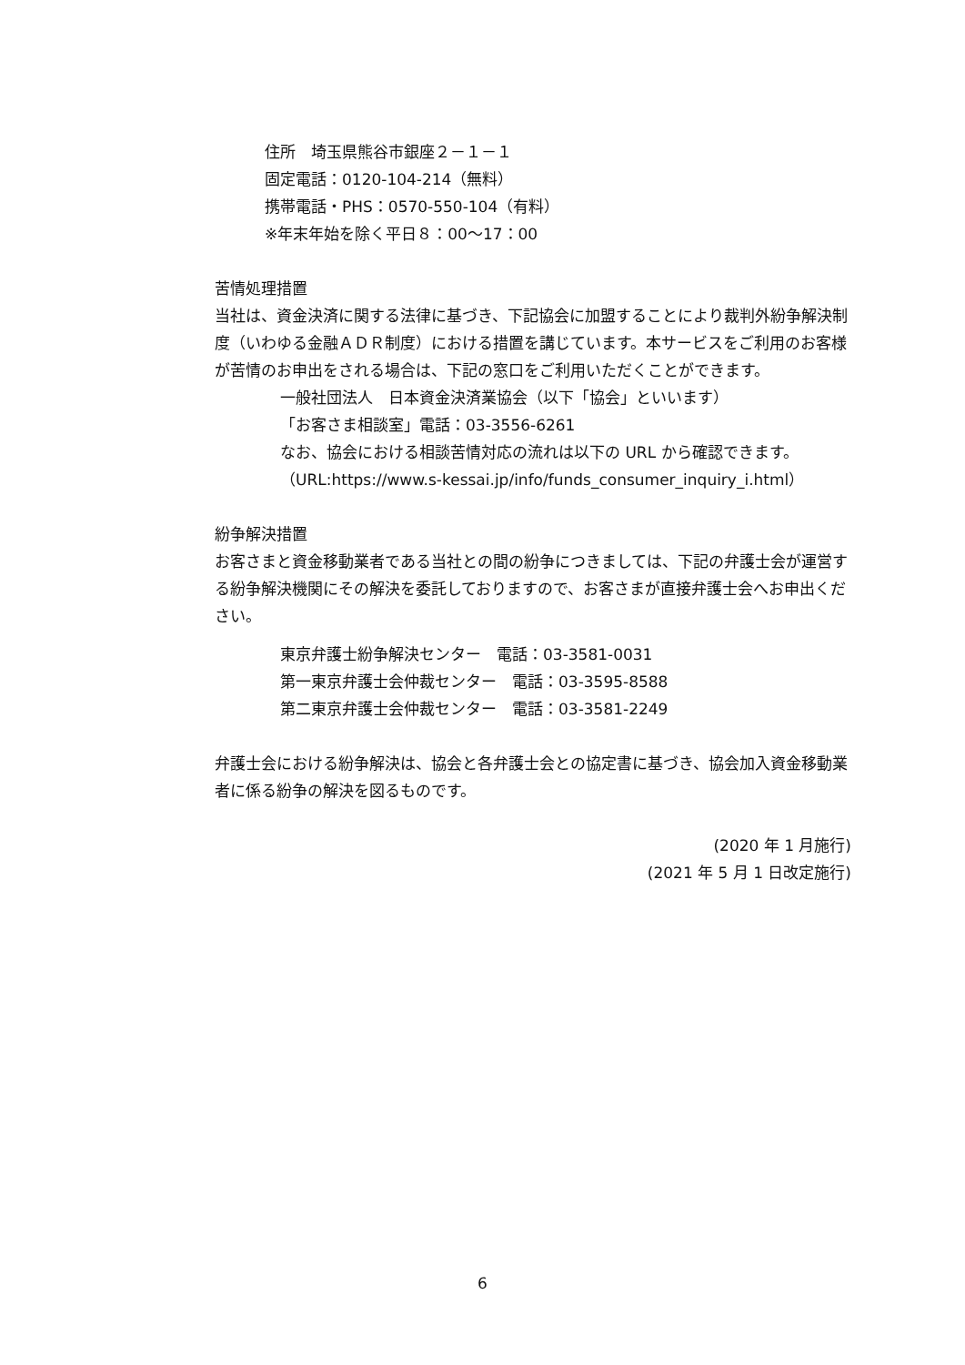住所　埼玉県熊谷市銀座２－１－１
固定電話：0120-104-214（無料）
携帯電話・PHS：0570-550-104（有料）
※年末年始を除く平日８：00～17：00
苦情処理措置
当社は、資金決済に関する法律に基づき、下記協会に加盟することにより裁判外紛争解決制度（いわゆる金融ＡＤＲ制度）における措置を講じています。本サービスをご利用のお客様が苦情のお申出をされる場合は、下記の窓口をご利用いただくことができます。
一般社団法人　日本資金決済業協会（以下「協会」といいます）
「お客さま相談室」電話：03-3556-6261
なお、協会における相談苦情対応の流れは以下の URL から確認できます。
（URL:https://www.s-kessai.jp/info/funds_consumer_inquiry_i.html）
紛争解決措置
お客さまと資金移動業者である当社との間の紛争につきましては、下記の弁護士会が運営する紛争解決機関にその解決を委託しておりますので、お客さまが直接弁護士会へお申出ください。
東京弁護士紛争解決センター　電話：03-3581-0031
第一東京弁護士会仲裁センター　電話：03-3595-8588
第二東京弁護士会仲裁センター　電話：03-3581-2249
弁護士会における紛争解決は、協会と各弁護士会との協定書に基づき、協会加入資金移動業者に係る紛争の解決を図るものです。
(2020 年 1 月施行)
(2021 年 5 月 1 日改定施行)
6